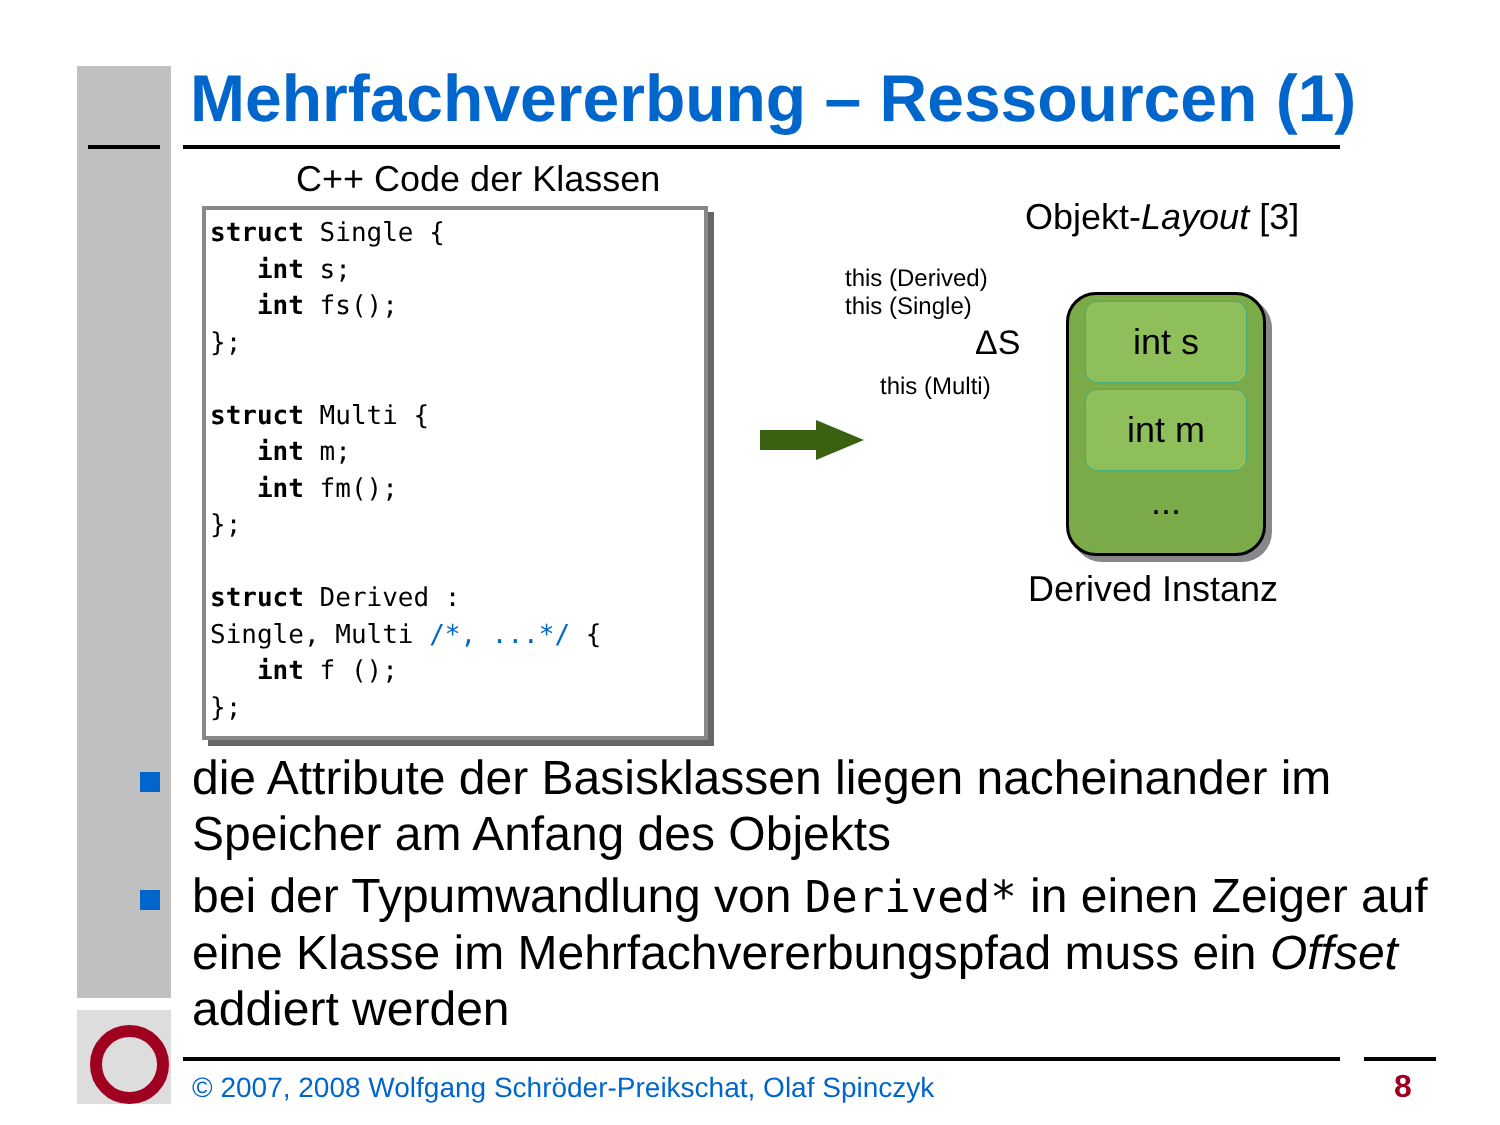Mehrfachvererbung – Ressourcen (1)
C++ Code der Klassen
struct Single {
   int s;
   int fs();
};

struct Multi {
   int m;
   int fm();
};

struct Derived :
Single, Multi /*, ...*/ {
   int f ();
};
Objekt-Layout [3]
this (Derived)
this (Single)
ΔS
this (Multi)
int s
int m
...
Derived Instanz
die Attribute der Basisklassen liegen nacheinander im Speicher am Anfang des Objekts
bei der Typumwandlung von Derived* in einen Zeiger auf eine Klasse im Mehrfachvererbungspfad muss ein Offset addiert werden
© 2007, 2008 Wolfgang Schröder-Preikschat, Olaf Spinczyk
8